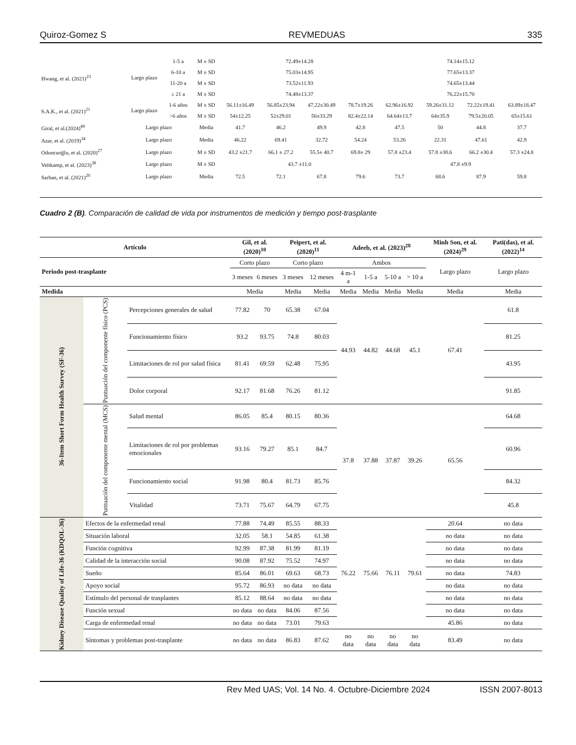Quiroz-Gomez S REVMEDUAS 335
| Hwang, et al. (2021)<sup>23</sup> | Largo plazo | 1-5 a | M ± SD | 72.49±14.28 | | | | 74.14±15.12 | | | |
| | | 6-10 a | M ± SD | 75.03±14.95 | | | | 77.65±13.37 | | | |
| | | 11-20 a | M ± SD | 73.52±11.93 | | | | 74.65±13.44 | | | |
| | | ≥ 21 a | M ± SD | 74.48±13.37 | | | | 76.22±15.70 | | | |
| S.A.K., et al. (2021)<sup>21</sup> | Largo plazo | 1-6 años | M ± SD | 56.11±16.49 | 56.85±23.94 | 47.22±30.49 | 78.7±19.26 | 62.96±16.92 | 59.26±31.12 | 72.22±19.41 | 63.89±18.47 |
| | | >6 años | M ± SD | 54±12.25 | 52±29.01 | 56±33.29 | 82.4±22.14 | 64.64±13.7 | 64±35.9 | 79.5±20.05 | 65±15.61 |
| Giral, et al.(2024)<sup>40</sup> | Largo plazo | | Media | 41.7 | 46.2 | 49.9 | 42.8 | 47.5 | 50 | 44.8 | 37.7 |
| Azar, et al. (2019)<sup>34</sup> | Largo plazo | | Media | 46.22 | 69.41 | 32.72 | 54.24 | 53.26 | 22.31 | 47.61 | 42.9 |
| Oduncuoğlu, et al. (2020)<sup>27</sup> | Largo plazo | | M ± SD | 43.2 ±21.7 | 66.1 ± 27.2 | 55.5± 40.7 | 69.8± 29 | 57.8 ±23.4 | 57.8 ±38.6 | 66.2 ±30.4 | 57.3 ±24.8 |
| Veltkamp, et al. (2023)<sup>38</sup> | Largo plazo | | M ± SD | 43.7 ±11.0 | | | | 47.8 ±9.9 | | | |
| Sarhan, et al. (2021)<sup>20</sup> | Largo plazo | | Media | 72.5 | 72.1 | 67.8 | 79.6 | 73.7 | 68.6 | 87.9 | 59.8 |
Cuadro 2 (B). Comparación de calidad de vida por instrumentos de medición y tiempo post-trasplante
| Artículo | | | Gil, et al. (2020)<sup>10</sup> | | Peipert, et al. (2020)<sup>11</sup> | | Adeeb, et al. (2023)<sup>28</sup> | | | | Minh Son, et al. (2024)<sup>29</sup> | Pati(das), et al. (2022)<sup>14</sup> |
| --- | --- | --- | --- | --- | --- | --- | --- | --- | --- | --- | --- | --- |
| Periodo post-trasplante | | | Corto plazo | | Corto plazo | | Ambos | | | | Largo plazo | Largo plazo |
| | | | 3 meses | 6 meses | 3 meses | 12 meses | 4 m-1 a | 1-5 a | 5-10 a | > 10 a | | |
| Medida | | | Media | | Media | Media | Media | Media | Media | Media | Media | Media |
| 36-Item Short Form Health Survey (SF-36) | Puntuación del componente físico (PCS) | Percepciones generales de salud | 77.82 | 70 | 65.38 | 67.04 | 44.93 | 44.82 | 44.68 | 45.1 | 67.41 | 61.8 |
| | | Funcionamiento físico | 93.2 | 93.75 | 74.8 | 80.03 | | | | | | 81.25 |
| | | Limitaciones de rol por salud física | 81.41 | 69.59 | 62.48 | 75.95 | | | | | | 43.95 |
| | | Dolor corporal | 92.17 | 81.68 | 76.26 | 81.12 | | | | | | 91.85 |
| | Puntuación del componente mental (MCS) | Salud mental | 86.05 | 85.4 | 80.15 | 80.36 | 37.8 | 37.88 | 37.87 | 39.26 | 65.56 | 64.68 |
| | | Limitaciones de rol por problemas emocionales | 93.16 | 79.27 | 85.1 | 84.7 | | | | | | 60.96 |
| | | Funcionamiento social | 91.98 | 80.4 | 81.73 | 85.76 | | | | | | 84.32 |
| | | Vitalidad | 73.71 | 75.67 | 64.79 | 67.75 | | | | | | 45.8 |
| Kidney Disease Quality of Life-36 (KDQOL-36) | Efectos de la enfermedad renal | | 77.88 | 74.49 | 85.55 | 88.33 | 76.22 | 75.66 | 76.11 | 79.61 | 20.64 | no data |
| | Situación laboral | | 32.05 | 58.1 | 54.85 | 61.38 | | | | | no data | no data |
| | Función cognitiva | | 92.99 | 87.38 | 81.99 | 81.19 | | | | | no data | no data |
| | Calidad de la interacción social | | 90.08 | 87.92 | 75.52 | 74.97 | | | | | no data | no data |
| | Sueño | | 85.64 | 86.01 | 69.63 | 68.73 | | | | | no data | 74.83 |
| | Apoyo social | | 95.72 | 86.93 | no data | no data | | | | | no data | no data |
| | Estímulo del personal de trasplantes | | 85.12 | 88.64 | no data | no data | | | | | no data | no data |
| | Función sexual | | no data | no data | 84.06 | 87.56 | | | | | no data | no data |
| | Carga de enfermedad renal | | no data | no data | 73.01 | 79.63 | | | | | 45.86 | no data |
| | Síntomas y problemas post-trasplante | | no data | no data | 86.83 | 87.62 | no data | no data | no data | no data | 83.49 | no data |
Rev Med UAS; Vol. 14 No. 4. Octubre-Diciembre 2024 ISSN 2007-8013